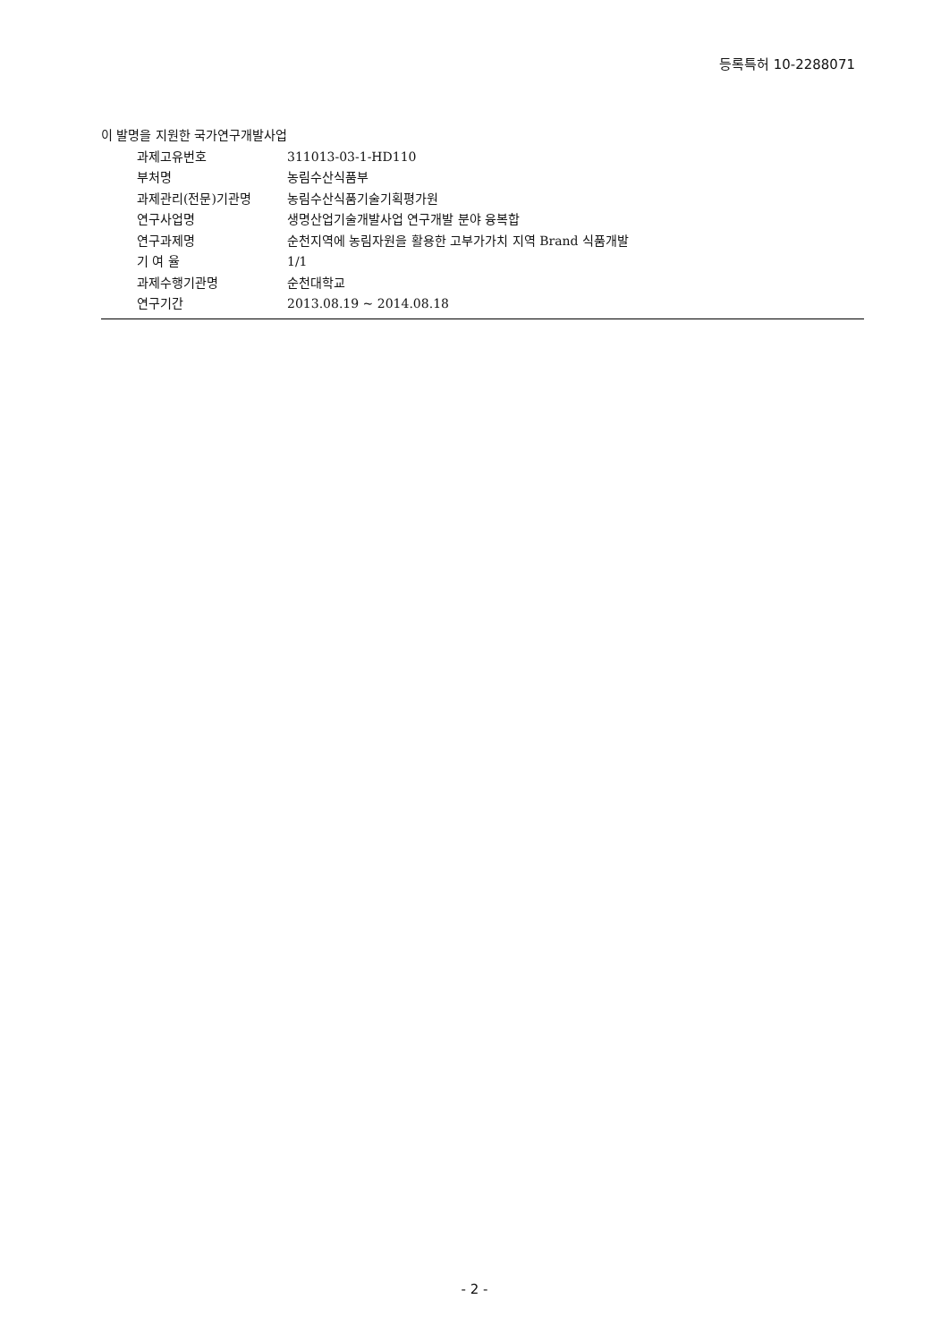등록특허 10-2288071
이 발명을 지원한 국가연구개발사업
| 과제고유번호 | 311013-03-1-HD110 |
| 부처명 | 농림수산식품부 |
| 과제관리(전문)기관명 | 농림수산식품기술기획평가원 |
| 연구사업명 | 생명산업기술개발사업 연구개발 분야 융복합 |
| 연구과제명 | 순천지역에 농림자원을 활용한 고부가가치 지역 Brand 식품개발 |
| 기 여 율 | 1/1 |
| 과제수행기관명 | 순천대학교 |
| 연구기간 | 2013.08.19 ~ 2014.08.18 |
- 2 -